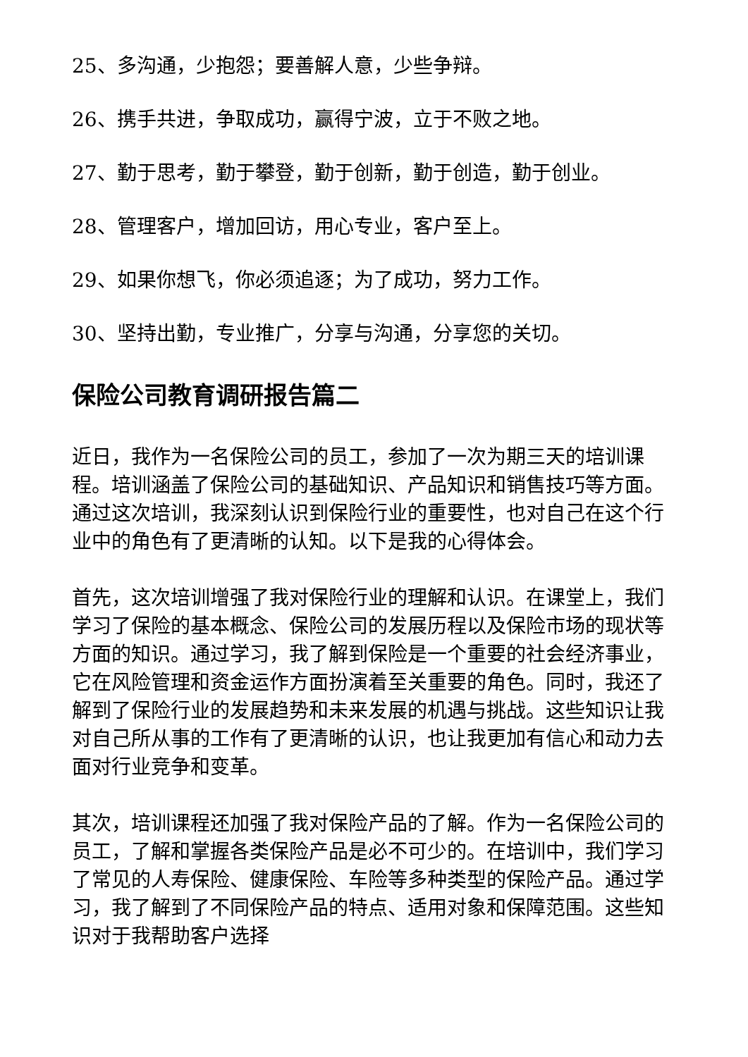25、多沟通，少抱怨；要善解人意，少些争辩。
26、携手共进，争取成功，赢得宁波，立于不败之地。
27、勤于思考，勤于攀登，勤于创新，勤于创造，勤于创业。
28、管理客户，增加回访，用心专业，客户至上。
29、如果你想飞，你必须追逐；为了成功，努力工作。
30、坚持出勤，专业推广，分享与沟通，分享您的关切。
保险公司教育调研报告篇二
近日，我作为一名保险公司的员工，参加了一次为期三天的培训课程。培训涵盖了保险公司的基础知识、产品知识和销售技巧等方面。通过这次培训，我深刻认识到保险行业的重要性，也对自己在这个行业中的角色有了更清晰的认知。以下是我的心得体会。
首先，这次培训增强了我对保险行业的理解和认识。在课堂上，我们学习了保险的基本概念、保险公司的发展历程以及保险市场的现状等方面的知识。通过学习，我了解到保险是一个重要的社会经济事业，它在风险管理和资金运作方面扮演着至关重要的角色。同时，我还了解到了保险行业的发展趋势和未来发展的机遇与挑战。这些知识让我对自己所从事的工作有了更清晰的认识，也让我更加有信心和动力去面对行业竞争和变革。
其次，培训课程还加强了我对保险产品的了解。作为一名保险公司的员工，了解和掌握各类保险产品是必不可少的。在培训中，我们学习了常见的人寿保险、健康保险、车险等多种类型的保险产品。通过学习，我了解到了不同保险产品的特点、适用对象和保障范围。这些知识对于我帮助客户选择